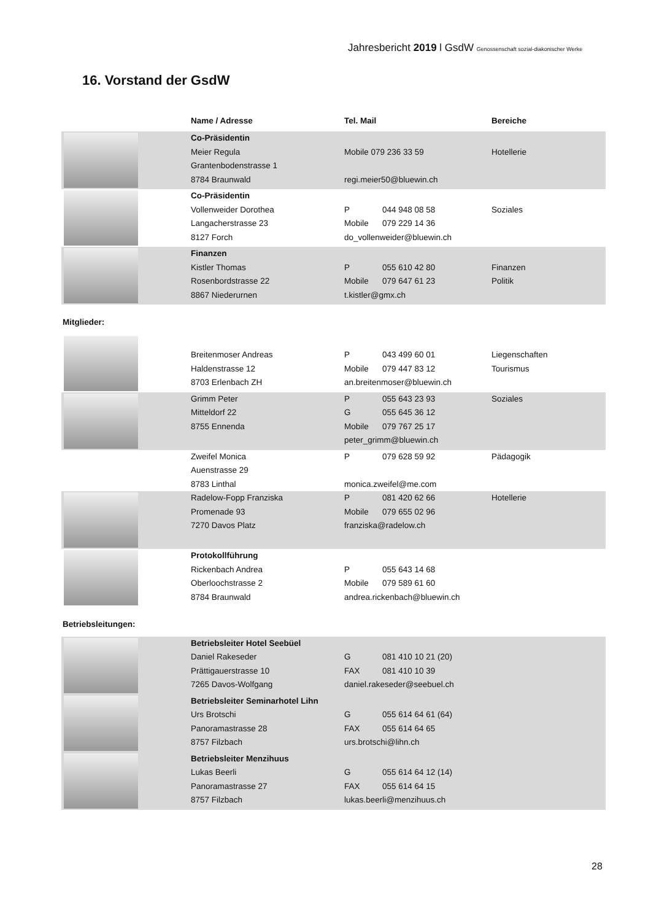Jahresbericht 2019 l GsdW Genossenschaft sozial-diakonischer Werke
16. Vorstand der GsdW
| | Name / Adresse | Tel. Mail | Bereiche |
| --- | --- | --- | --- |
| | Co-Präsidentin Meier Regula Grantenbodenstrasse 1 8784 Braunwald | Mobile 079 236 33 59 regi.meier50@bluewin.ch | Hotellerie |
| | Co-Präsidentin Vollenweider Dorothea Langacherstrasse 23 8127 Forch | P 044 948 08 58 Mobile 079 229 14 36 do_vollenweider@bluewin.ch | Soziales |
| | Finanzen Kistler Thomas Rosenbordstrasse 22 8867 Niederurnen | P 055 610 42 80 Mobile 079 647 61 23 t.kistler@gmx.ch | Finanzen Politik |
| Mitglieder: | | | |
| | Breitenmoser Andreas Haldenstrasse 12 8703 Erlenbach ZH | P 043 499 60 01 Mobile 079 447 83 12 an.breitenmoser@bluewin.ch | Liegenschaften Tourismus |
| | Grimm Peter Mitteldorf 22 8755 Ennenda | P 055 643 23 93 G 055 645 36 12 Mobile 079 767 25 17 peter_grimm@bluewin.ch | Soziales |
| | Zweifel Monica Auenstrasse 29 8783 Linthal | P 079 628 59 92 monica.zweifel@me.com | Pädagogik |
| | Radelow-Fopp Franziska Promenade 93 7270 Davos Platz | P 081 420 62 66 Mobile 079 655 02 96 franziska@radelow.ch | Hotellerie |
| | Protokollführung Rickenbach Andrea Oberloochstrasse 2 8784 Braunwald | P 055 643 14 68 Mobile 079 589 61 60 andrea.rickenbach@bluewin.ch | |
| Betriebsleitungen: | | | |
| | Betriebsleiter Hotel Seebüel Daniel Rakeseder Prättigauerstrasse 10 7265 Davos-Wolfgang | G 081 410 10 21 (20) FAX 081 410 10 39 daniel.rakeseder@seebuel.ch | |
| | Betriebsleiter Seminarhotel Lihn Urs Brotschi Panoramastrasse 28 8757 Filzbach | G 055 614 64 61 (64) FAX 055 614 64 65 urs.brotschi@lihn.ch | |
| | Betriebsleiter Menzihuus Lukas Beerli Panoramastrasse 27 8757 Filzbach | G 055 614 64 12 (14) FAX 055 614 64 15 lukas.beerli@menzihuus.ch | |
28